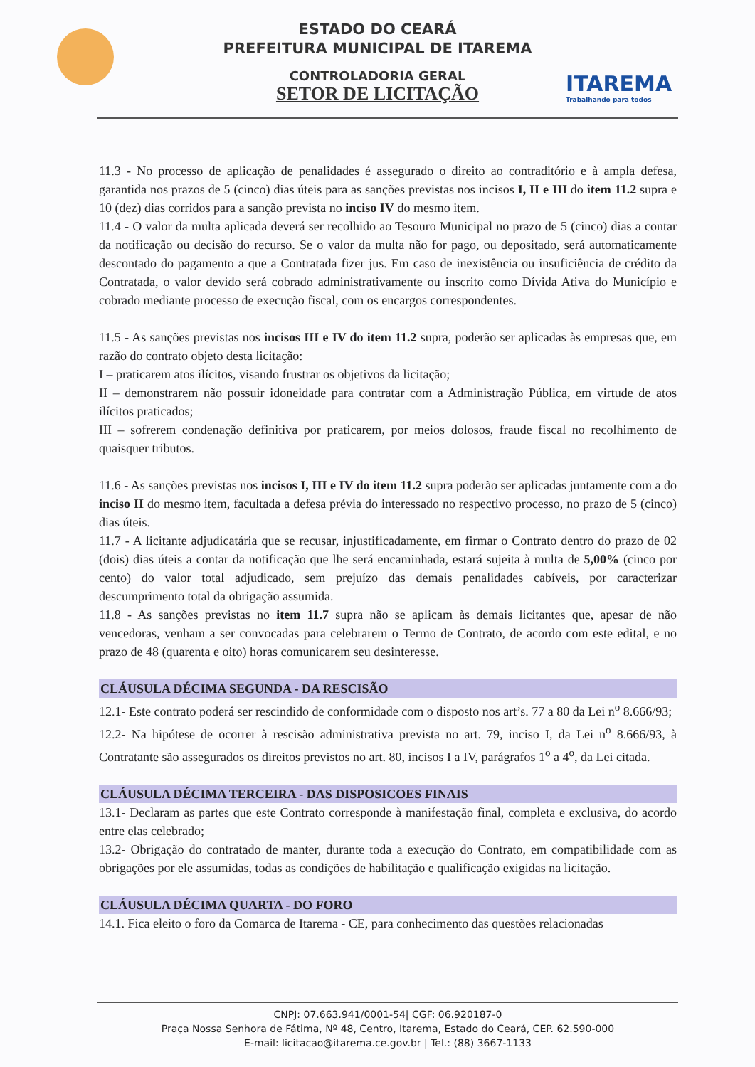ITAREMA
Trabalhando para todos
ESTADO DO CEARÁ
PREFEITURA MUNICIPAL DE ITAREMA
CONTROLADORIA GERAL
SETOR DE LICITAÇÃO
11.3 - No processo de aplicação de penalidades é assegurado o direito ao contraditório e à ampla defesa, garantida nos prazos de 5 (cinco) dias úteis para as sanções previstas nos incisos I, II e III do item 11.2 supra e 10 (dez) dias corridos para a sanção prevista no inciso IV do mesmo item.
11.4 - O valor da multa aplicada deverá ser recolhido ao Tesouro Municipal no prazo de 5 (cinco) dias a contar da notificação ou decisão do recurso. Se o valor da multa não for pago, ou depositado, será automaticamente descontado do pagamento a que a Contratada fizer jus. Em caso de inexistência ou insuficiência de crédito da Contratada, o valor devido será cobrado administrativamente ou inscrito como Dívida Ativa do Município e cobrado mediante processo de execução fiscal, com os encargos correspondentes.
11.5 - As sanções previstas nos incisos III e IV do item 11.2 supra, poderão ser aplicadas às empresas que, em razão do contrato objeto desta licitação:
I – praticarem atos ilícitos, visando frustrar os objetivos da licitação;
II – demonstrarem não possuir idoneidade para contratar com a Administração Pública, em virtude de atos ilícitos praticados;
III – sofrerem condenação definitiva por praticarem, por meios dolosos, fraude fiscal no recolhimento de quaisquer tributos.
11.6 - As sanções previstas nos incisos I, III e IV do item 11.2 supra poderão ser aplicadas juntamente com a do inciso II do mesmo item, facultada a defesa prévia do interessado no respectivo processo, no prazo de 5 (cinco) dias úteis.
11.7 - A licitante adjudicatária que se recusar, injustificadamente, em firmar o Contrato dentro do prazo de 02 (dois) dias úteis a contar da notificação que lhe será encaminhada, estará sujeita à multa de 5,00% (cinco por cento) do valor total adjudicado, sem prejuízo das demais penalidades cabíveis, por caracterizar descumprimento total da obrigação assumida.
11.8 - As sanções previstas no item 11.7 supra não se aplicam às demais licitantes que, apesar de não vencedoras, venham a ser convocadas para celebrarem o Termo de Contrato, de acordo com este edital, e no prazo de 48 (quarenta e oito) horas comunicarem seu desinteresse.
CLÁUSULA DÉCIMA SEGUNDA - DA RESCISÃO
12.1- Este contrato poderá ser rescindido de conformidade com o disposto nos art’s. 77 a 80 da Lei n<sup>o</sup> 8.666/93;
12.2- Na hipótese de ocorrer à rescisão administrativa prevista no art. 79, inciso I, da Lei n<sup>o</sup> 8.666/93, à Contratante são assegurados os direitos previstos no art. 80, incisos I a IV, parágrafos 1<sup>o</sup> a 4<sup>o</sup>, da Lei citada.
CLÁUSULA DÉCIMA TERCEIRA - DAS DISPOSICOES FINAIS
13.1- Declaram as partes que este Contrato corresponde à manifestação final, completa e exclusiva, do acordo entre elas celebrado;
13.2- Obrigação do contratado de manter, durante toda a execução do Contrato, em compatibilidade com as obrigações por ele assumidas, todas as condições de habilitação e qualificação exigidas na licitação.
CLÁUSULA DÉCIMA QUARTA - DO FORO
14.1. Fica eleito o foro da Comarca de Itarema - CE, para conhecimento das questões relacionadas
CNPJ: 07.663.941/0001-54| CGF: 06.920187-0
Praça Nossa Senhora de Fátima, Nº 48, Centro, Itarema, Estado do Ceará, CEP. 62.590-000
E-mail: licitacao@itarema.ce.gov.br | Tel.: (88) 3667-1133